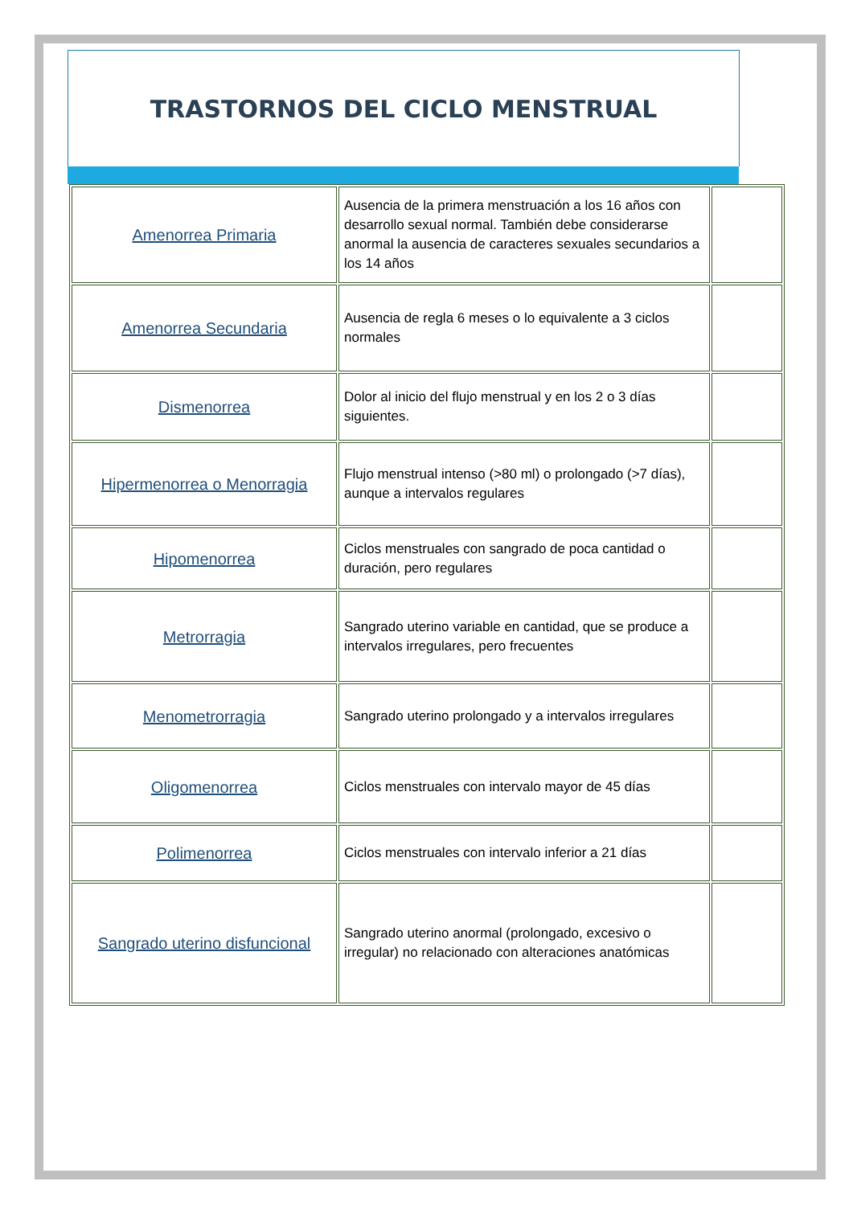TRASTORNOS DEL CICLO MENSTRUAL
| Amenorrea Primaria | Ausencia de la primera menstruación a los 16 años con desarrollo sexual normal. También debe considerarse anormal la ausencia de caracteres sexuales secundarios a los 14 años | |
| Amenorrea Secundaria | Ausencia de regla 6 meses o lo equivalente a 3 ciclos normales | |
| Dismenorrea | Dolor al inicio del flujo menstrual y en los 2 o 3 días siguientes. | |
| Hipermenorrea o Menorragia | Flujo menstrual intenso (>80 ml) o prolongado (>7 días), aunque a intervalos regulares | |
| Hipomenorrea | Ciclos menstruales con sangrado de poca cantidad o duración, pero regulares | |
| Metrorragia | Sangrado uterino variable en cantidad, que se produce a intervalos irregulares, pero frecuentes | |
| Menometrorragia | Sangrado uterino prolongado y a intervalos irregulares | |
| Oligomenorrea | Ciclos menstruales con intervalo mayor de 45 días | |
| Polimenorrea | Ciclos menstruales con intervalo inferior a 21 días | |
| Sangrado uterino disfuncional | Sangrado uterino anormal (prolongado, excesivo o irregular) no relacionado con alteraciones anatómicas | |